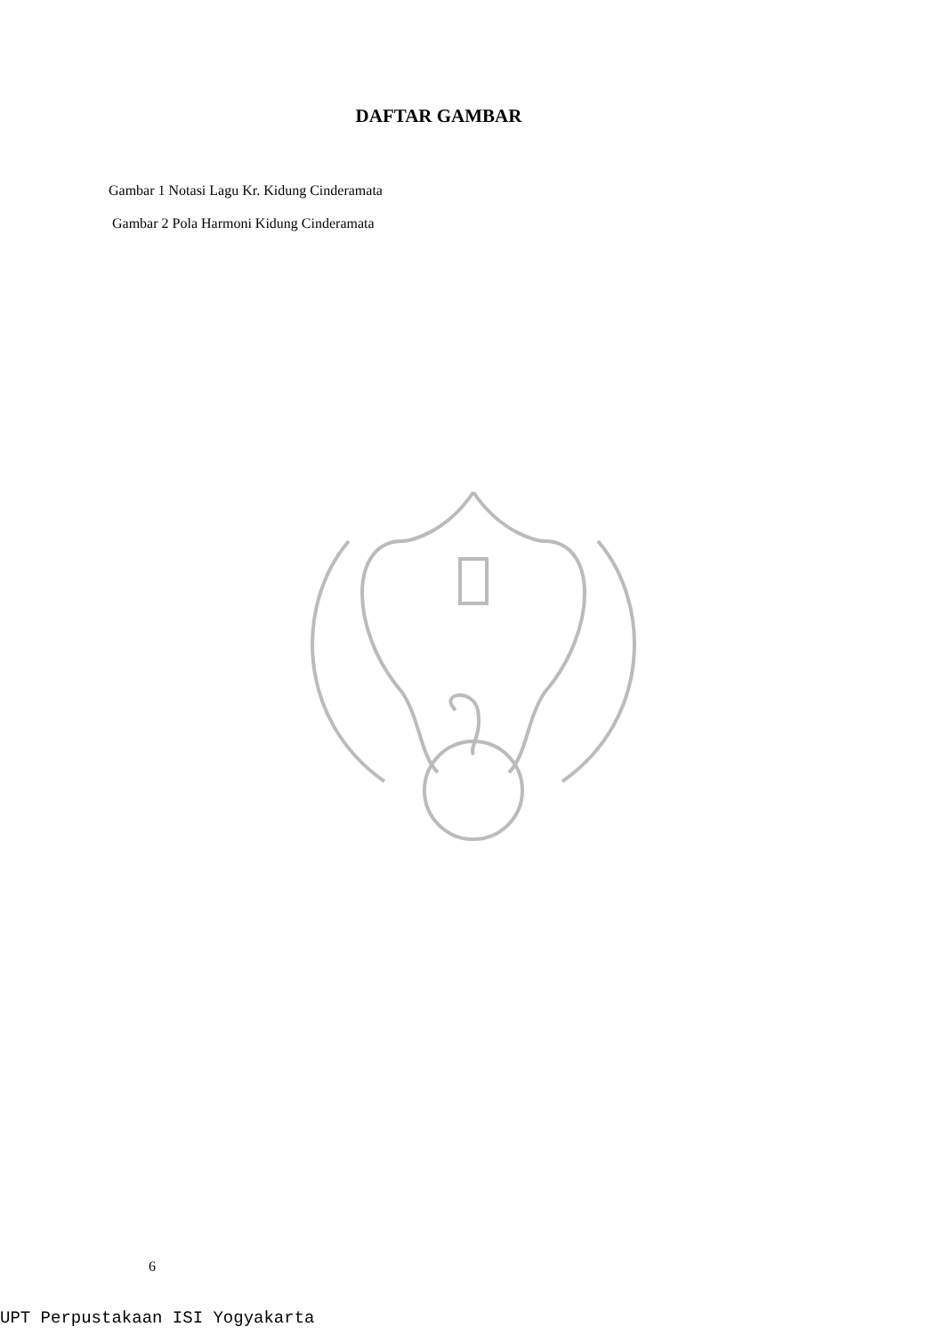DAFTAR GAMBAR
Gambar 1 Notasi Lagu Kr. Kidung Cinderamata
Gambar 2 Pola Harmoni Kidung Cinderamata
6
UPT Perpustakaan ISI Yogyakarta